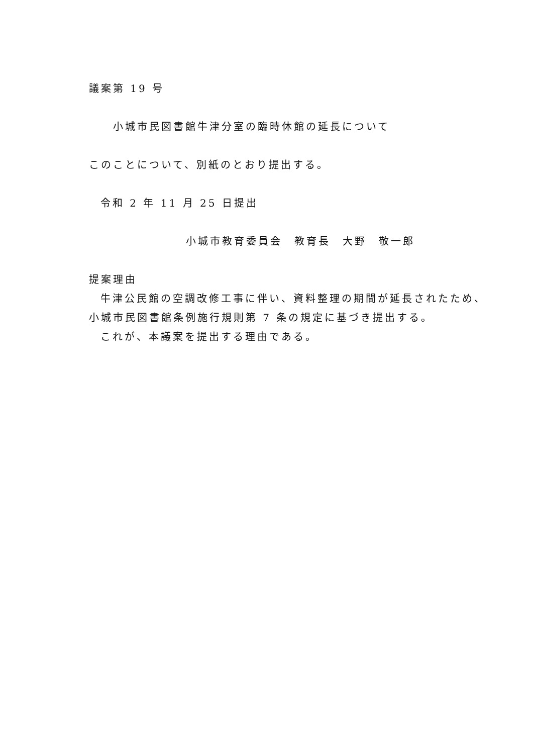議案第 19 号
小城市民図書館牛津分室の臨時休館の延長について
このことについて、別紙のとおり提出する。
令和 2 年 11 月 25 日提出
小城市教育委員会　教育長　大野　敬一郎
提案理由
牛津公民館の空調改修工事に伴い、資料整理の期間が延長されたため、
小城市民図書館条例施行規則第 7 条の規定に基づき提出する。
これが、本議案を提出する理由である。